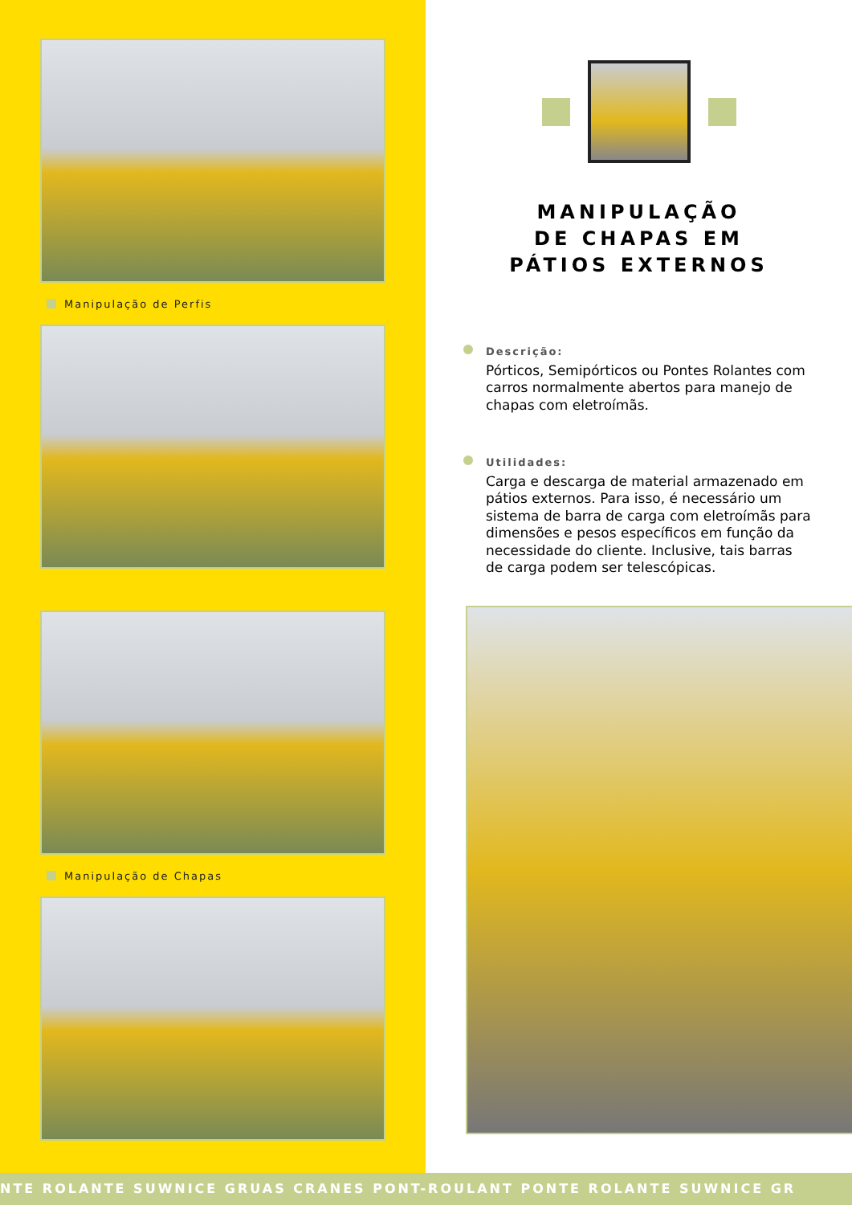Manipulação de Perfis
Manipulação de Chapas
MANIPULAÇÃO
DE CHAPAS EM
PÁTIOS EXTERNOS
Descrição:
Pórticos, Semipórticos ou Pontes Rolantes com carros normalmente abertos para manejo de chapas com eletroímãs.
Utilidades:
Carga e descarga de material armazenado em pátios externos. Para isso, é necessário um sistema de barra de carga com eletroímãs para dimensões e pesos específicos em função da necessidade do cliente. Inclusive, tais barras de carga podem ser telescópicas.
NTE ROLANTE SUWNICE GRUAS CRANES PONT-ROULANT PONTE ROLANTE SUWNICE GR